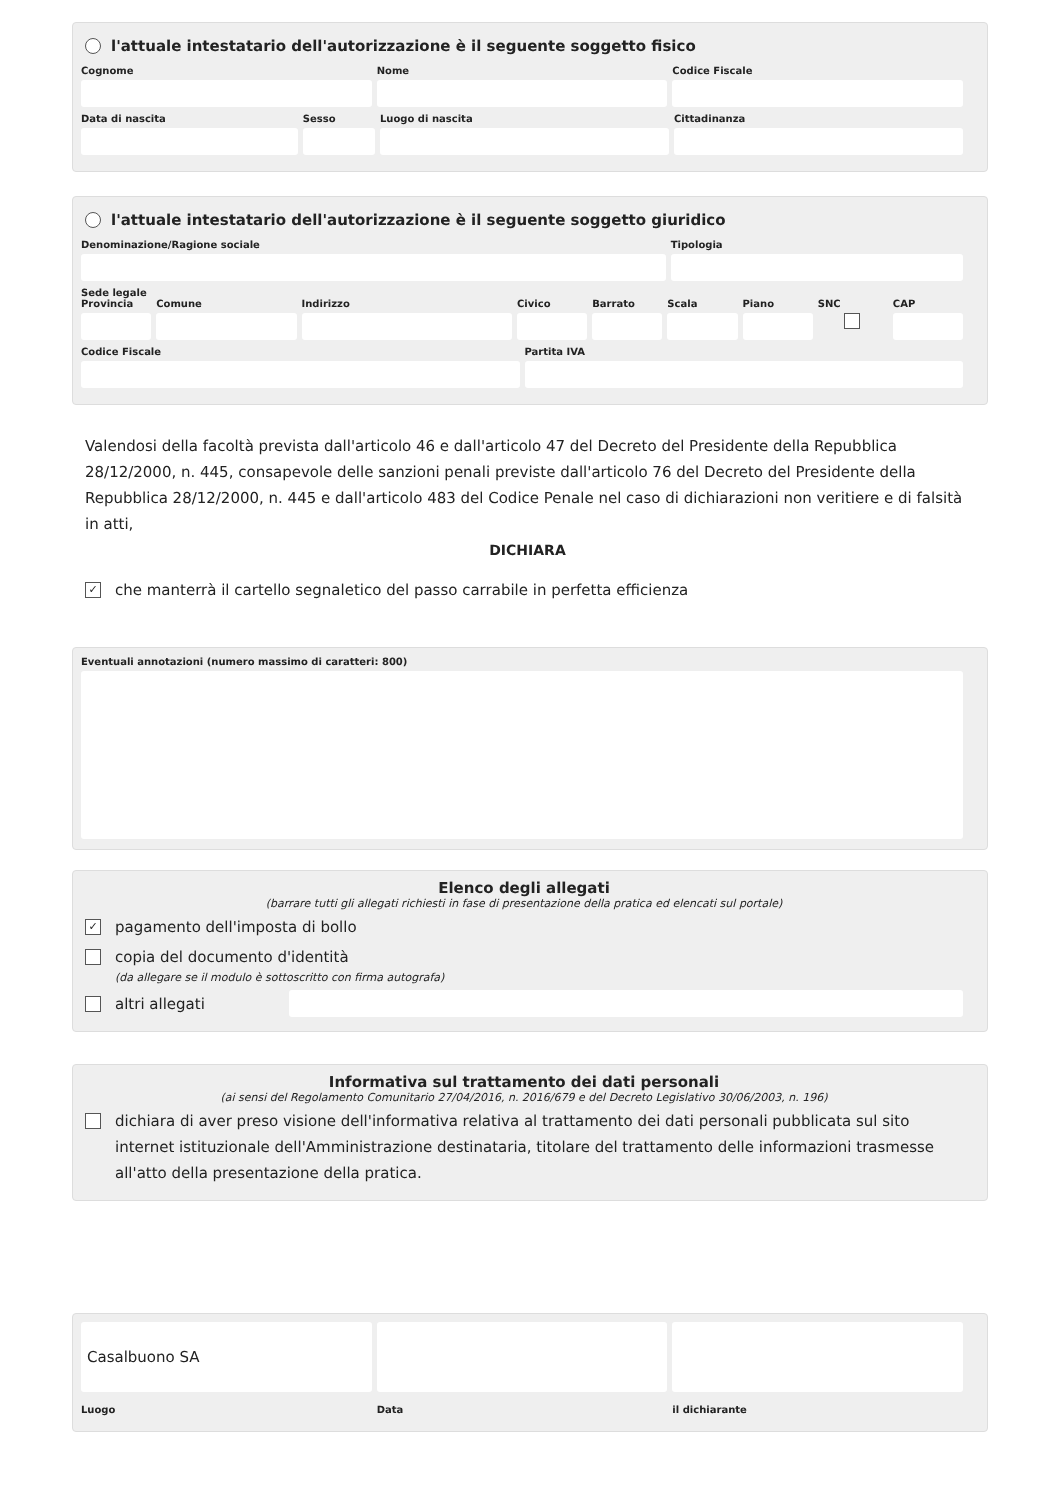l'attuale intestatario dell'autorizzazione è il seguente soggetto fisico
Cognome Nome Codice Fiscale
Data di nascita Sesso Luogo di nascita Cittadinanza
l'attuale intestatario dell'autorizzazione è il seguente soggetto giuridico
Denominazione/Ragione sociale Tipologia
Sede legale
Provincia Comune Indirizzo Civico Barrato Scala Piano SNC CAP
Codice Fiscale Partita IVA
Valendosi della facoltà prevista dall'articolo 46 e dall'articolo 47 del Decreto del Presidente della Repubblica 28/12/2000, n. 445, consapevole delle sanzioni penali previste dall'articolo 76 del Decreto del Presidente della Repubblica 28/12/2000, n. 445 e dall'articolo 483 del Codice Penale nel caso di dichiarazioni non veritiere e di falsità in atti,
DICHIARA
✓ che manterrà il cartello segnaletico del passo carrabile in perfetta efficienza
Eventuali annotazioni (numero massimo di caratteri: 800)
Elenco degli allegati
(barrare tutti gli allegati richiesti in fase di presentazione della pratica ed elencati sul portale)
✓ pagamento dell'imposta di bollo
copia del documento d'identità
(da allegare se il modulo è sottoscritto con firma autografa)
altri allegati
Informativa sul trattamento dei dati personali
(ai sensi del Regolamento Comunitario 27/04/2016, n. 2016/679 e del Decreto Legislativo 30/06/2003, n. 196)
dichiara di aver preso visione dell'informativa relativa al trattamento dei dati personali pubblicata sul sito internet istituzionale dell'Amministrazione destinataria, titolare del trattamento delle informazioni trasmesse all'atto della presentazione della pratica.
Casalbuono SA
Luogo Data il dichiarante